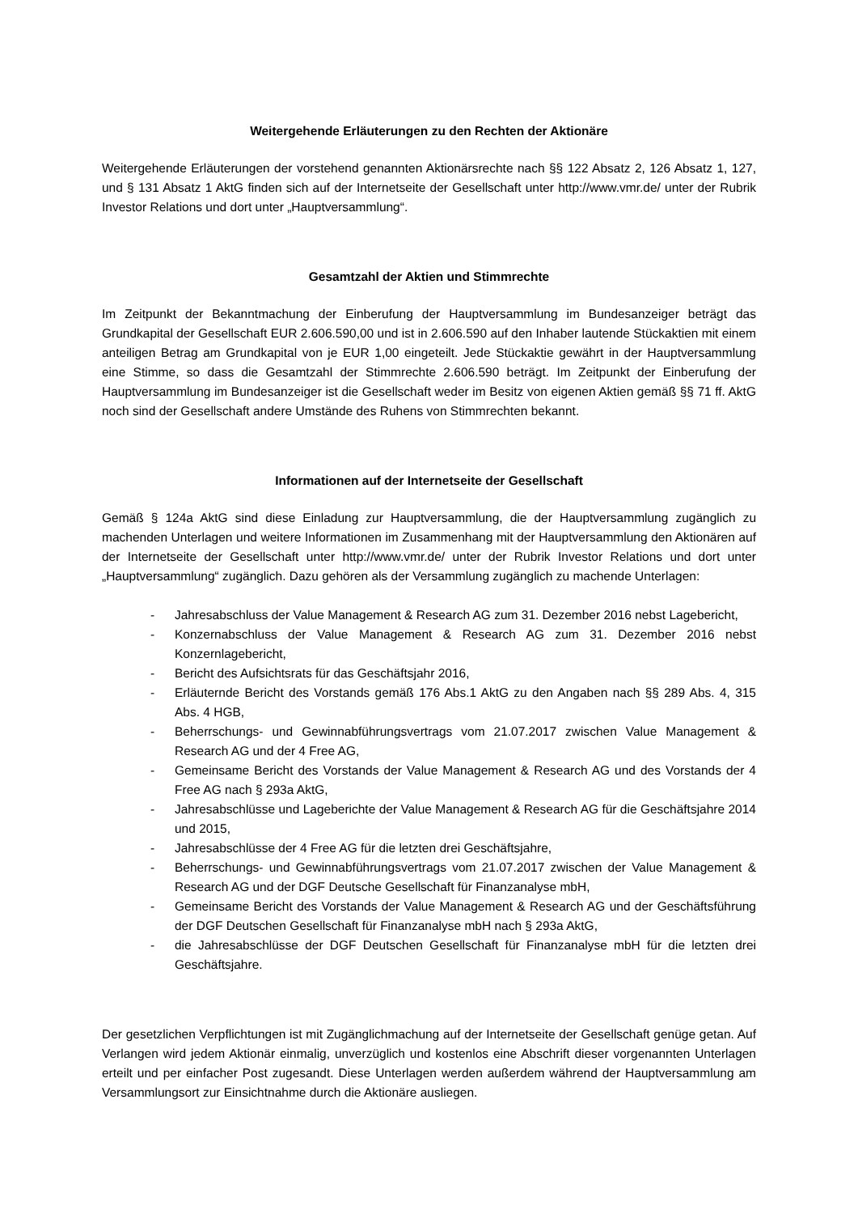Weitergehende Erläuterungen zu den Rechten der Aktionäre
Weitergehende Erläuterungen der vorstehend genannten Aktionärsrechte nach §§ 122 Absatz 2, 126 Absatz 1, 127, und § 131 Absatz 1 AktG finden sich auf der Internetseite der Gesellschaft unter http://www.vmr.de/ unter der Rubrik Investor Relations und dort unter „Hauptversammlung“.
Gesamtzahl der Aktien und Stimmrechte
Im Zeitpunkt der Bekanntmachung der Einberufung der Hauptversammlung im Bundesanzeiger beträgt das Grundkapital der Gesellschaft EUR 2.606.590,00 und ist in 2.606.590 auf den Inhaber lautende Stückaktien mit einem anteiligen Betrag am Grundkapital von je EUR 1,00 eingeteilt. Jede Stückaktie gewährt in der Hauptversammlung eine Stimme, so dass die Gesamtzahl der Stimmrechte 2.606.590 beträgt. Im Zeitpunkt der Einberufung der Hauptversammlung im Bundesanzeiger ist die Gesellschaft weder im Besitz von eigenen Aktien gemäß §§ 71 ff. AktG noch sind der Gesellschaft andere Umstände des Ruhens von Stimmrechten bekannt.
Informationen auf der Internetseite der Gesellschaft
Gemäß § 124a AktG sind diese Einladung zur Hauptversammlung, die der Hauptversammlung zugänglich zu machenden Unterlagen und weitere Informationen im Zusammenhang mit der Hauptversammlung den Aktionären auf der Internetseite der Gesellschaft unter http://www.vmr.de/ unter der Rubrik Investor Relations und dort unter „Hauptversammlung“ zugänglich. Dazu gehören als der Versammlung zugänglich zu machende Unterlagen:
- Jahresabschluss der Value Management & Research AG zum 31. Dezember 2016 nebst Lagebericht,
- Konzernabschluss der Value Management & Research AG zum 31. Dezember 2016 nebst Konzernlagebericht,
- Bericht des Aufsichtsrats für das Geschäftsjahr 2016,
- Erläuternde Bericht des Vorstands gemäß 176 Abs.1 AktG zu den Angaben nach §§ 289 Abs. 4, 315 Abs. 4 HGB,
- Beherrschungs- und Gewinnabführungsvertrags vom 21.07.2017 zwischen Value Management & Research AG und der 4 Free AG,
- Gemeinsame Bericht des Vorstands der Value Management & Research AG und des Vorstands der 4 Free AG nach § 293a AktG,
- Jahresabschlüsse und Lageberichte der Value Management & Research AG für die Geschäftsjahre 2014 und 2015,
- Jahresabschlüsse der 4 Free AG für die letzten drei Geschäftsjahre,
- Beherrschungs- und Gewinnabführungsvertrags vom 21.07.2017 zwischen der Value Management & Research AG und der DGF Deutsche Gesellschaft für Finanzanalyse mbH,
- Gemeinsame Bericht des Vorstands der Value Management & Research AG und der Geschäftsführung der DGF Deutschen Gesellschaft für Finanzanalyse mbH nach § 293a AktG,
- die Jahresabschlüsse der DGF Deutschen Gesellschaft für Finanzanalyse mbH für die letzten drei Geschäftsjahre.
Der gesetzlichen Verpflichtungen ist mit Zugänglichmachung auf der Internetseite der Gesellschaft genüge getan. Auf Verlangen wird jedem Aktionär einmalig, unverzüglich und kostenlos eine Abschrift dieser vorgenannten Unterlagen erteilt und per einfacher Post zugesandt. Diese Unterlagen werden außerdem während der Hauptversammlung am Versammlungsort zur Einsichtnahme durch die Aktionäre ausliegen.